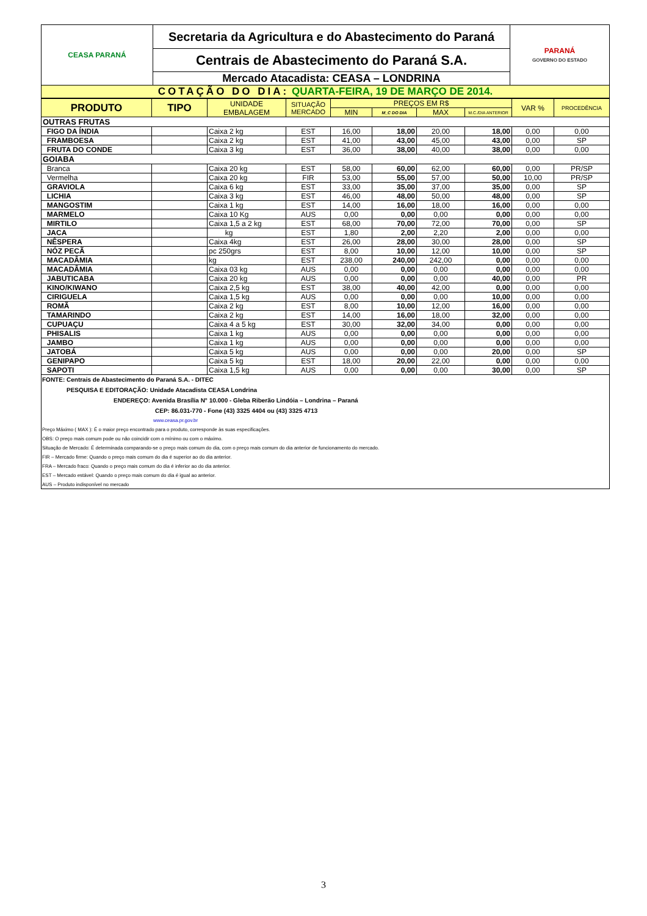| CEASA PARANÁ | Secretaria da Agricultura e do Abastecimento do Paraná | PARANÁ GOVERNO DO ESTADO |
| | Centrais de Abastecimento do Paraná S.A. | |
| | Mercado Atacadista: CEASA – LONDRINA | |
| COTAÇÃO DO DIA: QUARTA-FEIRA, 19 DE MARÇO DE 2014. | | |
| PRODUTO | TIPO | UNIDADE EMBALAGEM | SITUAÇÃO MERCADO | PREÇOS EM R$ | | | | VAR % | PROCEDÊNCIA |
| --- | --- | --- | --- | --- | --- | --- | --- | --- | --- |
| | | | | MIN | M_C DO DIA | MAX | M.C./DIA ANTERIOR | | |
| OUTRAS FRUTAS | | | | | | | | | |
| FIGO DA ÍNDIA | | Caixa 2 kg | EST | 16,00 | 18,00 | 20,00 | 18,00 | 0,00 | 0,00 |
| FRAMBOESA | | Caixa 2 kg | EST | 41,00 | 43,00 | 45,00 | 43,00 | 0,00 | SP |
| FRUTA DO CONDE | | Caixa 3 kg | EST | 36,00 | 38,00 | 40,00 | 38,00 | 0,00 | 0,00 |
| GOIABA | | | | | | | | | |
| Branca | | Caixa 20 kg | EST | 58,00 | 60,00 | 62,00 | 60,00 | 0,00 | PR/SP |
| Vermelha | | Caixa 20 kg | FIR | 53,00 | 55,00 | 57,00 | 50,00 | 10,00 | PR/SP |
| GRAVIOLA | | Caixa 6 kg | EST | 33,00 | 35,00 | 37,00 | 35,00 | 0,00 | SP |
| LICHIA | | Caixa 3 kg | EST | 46,00 | 48,00 | 50,00 | 48,00 | 0,00 | SP |
| MANGOSTIM | | Caixa 1 kg | EST | 14,00 | 16,00 | 18,00 | 16,00 | 0,00 | 0,00 |
| MARMELO | | Caixa 10 Kg | AUS | 0,00 | 0,00 | 0,00 | 0,00 | 0,00 | 0,00 |
| MIRTILO | | Caixa 1,5 a 2 kg | EST | 68,00 | 70,00 | 72,00 | 70,00 | 0,00 | SP |
| JACA | | kg | EST | 1,80 | 2,00 | 2,20 | 2,00 | 0,00 | 0,00 |
| NÊSPERA | | Caixa 4kg | EST | 26,00 | 28,00 | 30,00 | 28,00 | 0,00 | SP |
| NÓZ PECÃ | | pc 250grs | EST | 8,00 | 10,00 | 12,00 | 10,00 | 0,00 | SP |
| MACADÂMIA | | kg | EST | 238,00 | 240,00 | 242,00 | 0,00 | 0,00 | 0,00 |
| MACADÂMIA | | Caixa 03 kg | AUS | 0,00 | 0,00 | 0,00 | 0,00 | 0,00 | 0,00 |
| JABUTICABA | | Caixa 20 kg | AUS | 0,00 | 0,00 | 0,00 | 40,00 | 0,00 | PR |
| KINO/KIWANO | | Caixa 2,5 kg | EST | 38,00 | 40,00 | 42,00 | 0,00 | 0,00 | 0,00 |
| CIRIGUELA | | Caixa 1,5 kg | AUS | 0,00 | 0,00 | 0,00 | 10,00 | 0,00 | 0,00 |
| ROMÃ | | Caixa 2 kg | EST | 8,00 | 10,00 | 12,00 | 16,00 | 0,00 | 0,00 |
| TAMARINDO | | Caixa 2 kg | EST | 14,00 | 16,00 | 18,00 | 32,00 | 0,00 | 0,00 |
| CUPUAÇU | | Caixa 4 a 5 kg | EST | 30,00 | 32,00 | 34,00 | 0,00 | 0,00 | 0,00 |
| PHISALIS | | Caixa 1 kg | AUS | 0,00 | 0,00 | 0,00 | 0,00 | 0,00 | 0,00 |
| JAMBO | | Caixa 1 kg | AUS | 0,00 | 0,00 | 0,00 | 0,00 | 0,00 | 0,00 |
| JATOBÁ | | Caixa 5 kg | AUS | 0,00 | 0,00 | 0,00 | 20,00 | 0,00 | SP |
| GENIPAPO | | Caixa 5 kg | EST | 18,00 | 20,00 | 22,00 | 0,00 | 0,00 | 0,00 |
| SAPOTI | | Caixa 1,5 kg | AUS | 0,00 | 0,00 | 0,00 | 30,00 | 0,00 | SP |
FONTE: Centrais de Abastecimento do Paraná S.A. - DITEC
PESQUISA E EDITORAÇÃO: Unidade Atacadista CEASA Londrina
ENDEREÇO: Avenida Brasília N° 10.000 - Gleba Riberão Lindóia – Londrina – Paraná
CEP: 86.031-770 - Fone (43) 3325 4404 ou (43) 3325 4713
www.ceasa.pr.gov.br
Preço Máximo ( MAX ): É o maior preço encontrado para o produto, corresponde às suas especificações.
OBS: O preço mais comum pode ou não coincidir com o mínimo ou com o máximo.
Situação de Mercado: É determinada comparando-se o preço mais comum do dia, com o preço mais comum do dia anterior de funcionamento do mercado.
FIR – Mercado firme: Quando o preço mais comum do dia é superior ao do dia anterior.
FRA – Mercado fraco: Quando o preço mais comum do dia é inferior ao do dia anterior.
EST – Mercado estável: Quando o preço mais comum do dia é igual ao anterior.
AUS – Produto indisponível no mercado
3